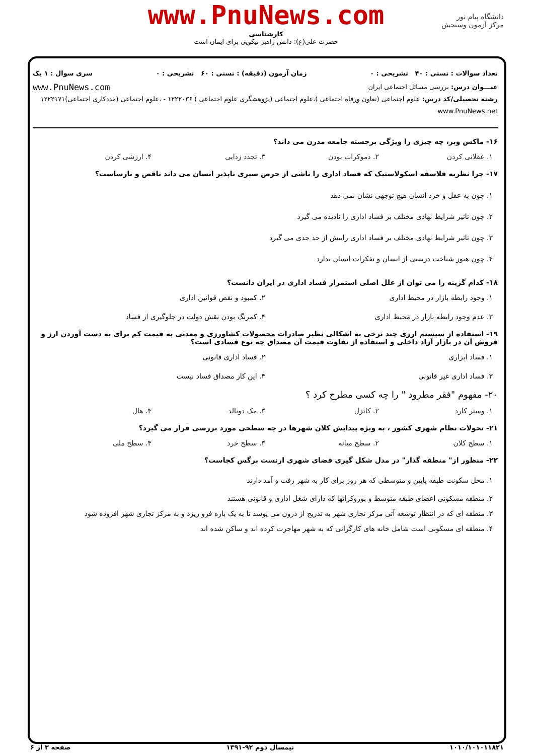دانشگاه پیام نور
مرکز آزمون وسنجش
www.PnuNews.com
کارشناسی
حضرت علی(ع): دانش راهبر نیکویی برای ایمان است
تعداد سوالات : تستی : ۴۰ تشریحی : ۰ زمان آزمون (دقیقه) : تستی : ۶۰ تشریحی : ۰ سری سوال : ۱ یک
عنـــوان درس: بررسی مسائل اجتماعی ایران www.PnuNews.com
رشته تحصیلی/کد درس: علوم اجتماعی (تعاون ورفاه اجتماعی )،علوم اجتماعی (پژوهشگری علوم اجتماعی ) ۱۲۲۲۰۳۶ - ،علوم اجتماعی (مددکاری اجتماعی)۱۲۲۲۱۷۱ www.PnuNews.net
۱۶- ماکس وبر، چه چیزی را ویژگی برجسته جامعه مدرن می داند؟
۱. عقلانی کردن ۲. دموکرات بودن ۳. تجدد زدایی ۴. ارزشی کردن
۱۷- چرا نظریه فلاسفه اسکولاستیک که فساد اداری را ناشی از حرص سیری ناپذیر انسان می داند ناقص و نارساست؟
۱. چون به عقل و خرد انسان هیچ توجهی نشان نمی دهد
۲. چون تاثیر شرایط نهادی مختلف بر فساد اداری را نادیده می گیرد
۳. چون تاثیر شرایط نهادی مختلف بر فساد اداری رابیش از حد جدی می گیرد
۴. چون هنوز شناخت درستی از انسان و تفکرات انسان ندارد
۱۸- کدام گزینه را می توان از علل اصلی استمرار فساد اداری در ایران دانست؟
۱. وجود رابطه بازار در محیط اداری ۲. کمبود و نقص قوانین اداری ۳. عدم وجود رابطه بازار در محیط اداری ۴. کمرنگ بودن نقش دولت در جلوگیری از فساد
۱۹- استفاده از سیستم ارزی چند نرخی به اشکالی نظیر صادرات محصولات کشاورزی و معدنی به قیمت کم برای به دست آوردن ارز و فروش آن در بازار آزاد داخلی و استفاده از تفاوت قیمت آن مصداق چه نوع فسادی است؟
۱. فساد ابزاری ۲. فساد اداری قانونی ۳. فساد اداری غیر قانونی ۴. این کار مصداق فساد نیست
۲۰- مفهوم "فقر مطرود " را چه کسی مطرح کرد ؟
۱. وستر کارد ۲. کاتزل ۳. مک دونالد ۴. هال
۲۱- تحولات نظام شهری کشور ، به ویژه پیدایش کلان شهرها در چه سطحی مورد بررسی قرار می گیرد؟
۱. سطح کلان ۲. سطح میانه ۳. سطح خرد ۴. سطح ملی
۲۲- منظور از" منطقه گذار" در مدل شکل گیری فضای شهری ارنست برگس کجاست؟
۱. محل سکونت طبقه پایین و متوسطی که هر روز برای کار به شهر رفت و آمد دارند
۲. منطقه مسکونی اعضای طبقه متوسط و بوروکراتها که دارای شغل اداری و قانونی هستند
۳. منطقه ای که در انتظار توسعه آتی مرکز تجاری شهر به تدریج از درون می پوسد تا به یک باره فرو ریزد و به مرکز تجاری شهر افزوده شود
۴. منطقه ای مسکونی است شامل خانه های کارگرانی که به شهر مهاجرت کرده اند و ساکن شده اند
۱۰۱۰/۱۰۱۰۱۱۸۲۱ نیمسال دوم ۹۲-۱۳۹۱ صفحه ۳ از ۶